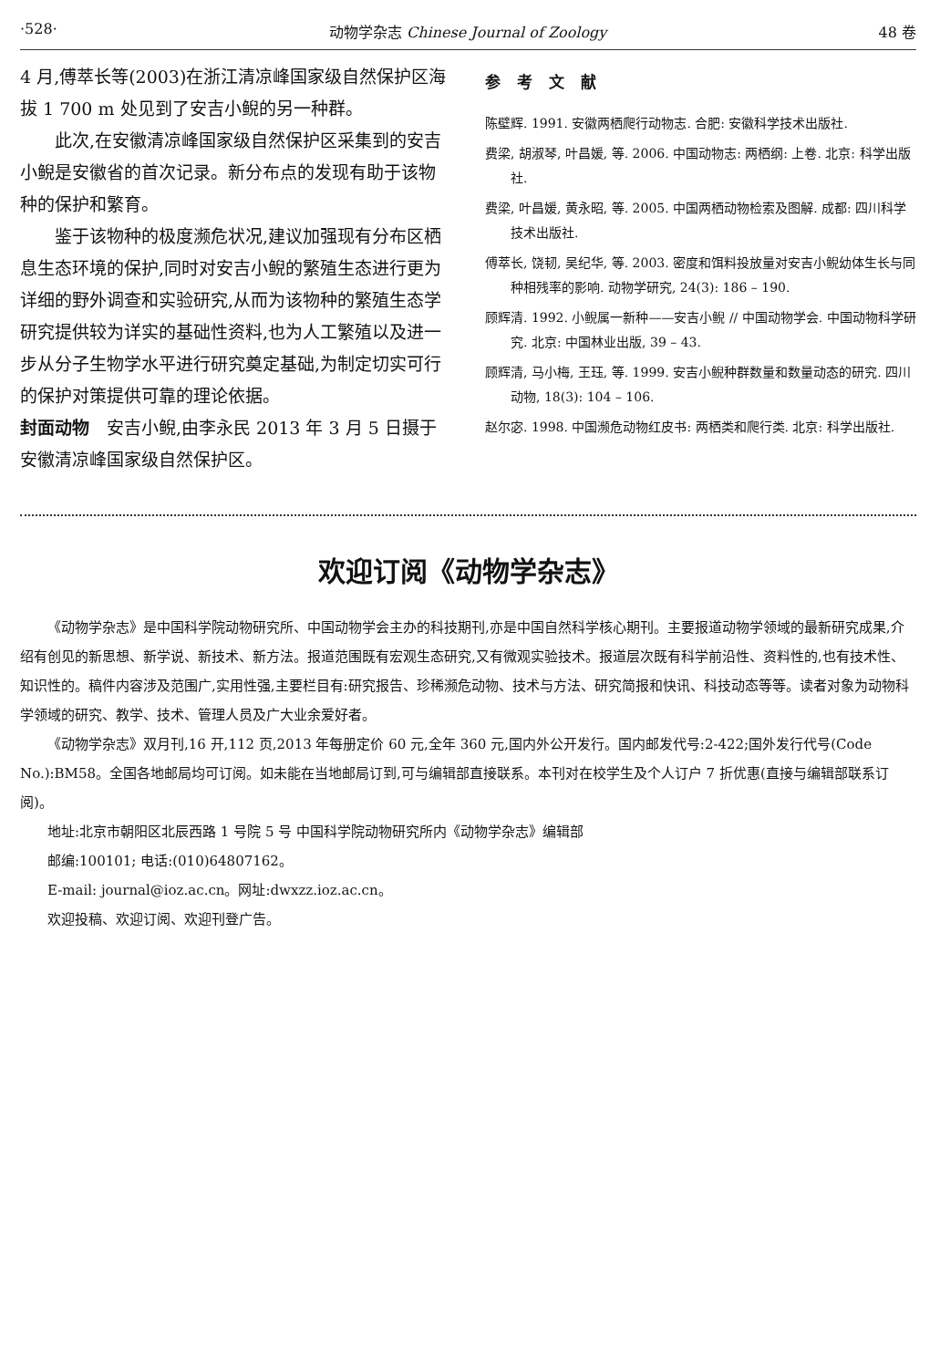·528· 动物学杂志 Chinese Journal of Zoology 48 卷
4 月,傅萃长等(2003)在浙江清凉峰国家级自然保护区海拔 1 700 m 处见到了安吉小鲵的另一种群。
此次,在安徽清凉峰国家级自然保护区采集到的安吉小鲵是安徽省的首次记录。新分布点的发现有助于该物种的保护和繁育。
鉴于该物种的极度濒危状况,建议加强现有分布区栖息生态环境的保护,同时对安吉小鲵的繁殖生态进行更为详细的野外调查和实验研究,从而为该物种的繁殖生态学研究提供较为详实的基础性资料,也为人工繁殖以及进一步从分子生物学水平进行研究奠定基础,为制定切实可行的保护对策提供可靠的理论依据。
封面动物　安吉小鲵,由李永民 2013 年 3 月 5 日摄于安徽清凉峰国家级自然保护区。
参考文献
陈壁辉. 1991. 安徽两栖爬行动物志. 合肥: 安徽科学技术出版社.
费梁, 胡淑琴, 叶昌媛, 等. 2006. 中国动物志: 两栖纲: 上卷. 北京: 科学出版社.
费梁, 叶昌媛, 黄永昭, 等. 2005. 中国两栖动物检索及图解. 成都: 四川科学技术出版社.
傅萃长, 饶韧, 吴纪华, 等. 2003. 密度和饵料投放量对安吉小鲵幼体生长与同种相残率的影响. 动物学研究, 24(3): 186 – 190.
顾辉清. 1992. 小鲵属一新种——安吉小鲵 // 中国动物学会. 中国动物科学研究. 北京: 中国林业出版, 39 – 43.
顾辉清, 马小梅, 王珏, 等. 1999. 安吉小鲵种群数量和数量动态的研究. 四川动物, 18(3): 104 – 106.
赵尔宓. 1998. 中国濒危动物红皮书: 两栖类和爬行类. 北京: 科学出版社.
欢迎订阅《动物学杂志》
《动物学杂志》是中国科学院动物研究所、中国动物学会主办的科技期刊,亦是中国自然科学核心期刊。主要报道动物学领域的最新研究成果,介绍有创见的新思想、新学说、新技术、新方法。报道范围既有宏观生态研究,又有微观实验技术。报道层次既有科学前沿性、资料性的,也有技术性、知识性的。稿件内容涉及范围广,实用性强,主要栏目有:研究报告、珍稀濒危动物、技术与方法、研究简报和快讯、科技动态等等。读者对象为动物科学领域的研究、教学、技术、管理人员及广大业余爱好者。
《动物学杂志》双月刊,16 开,112 页,2013 年每册定价 60 元,全年 360 元,国内外公开发行。国内邮发代号:2-422;国外发行代号(Code No.):BM58。全国各地邮局均可订阅。如未能在当地邮局订到,可与编辑部直接联系。本刊对在校学生及个人订户 7 折优惠(直接与编辑部联系订阅)。
地址:北京市朝阳区北辰西路 1 号院 5 号 中国科学院动物研究所内《动物学杂志》编辑部
邮编:100101; 电话:(010)64807162。
E-mail: journal@ioz.ac.cn。网址:dwxzz.ioz.ac.cn。
欢迎投稿、欢迎订阅、欢迎刊登广告。